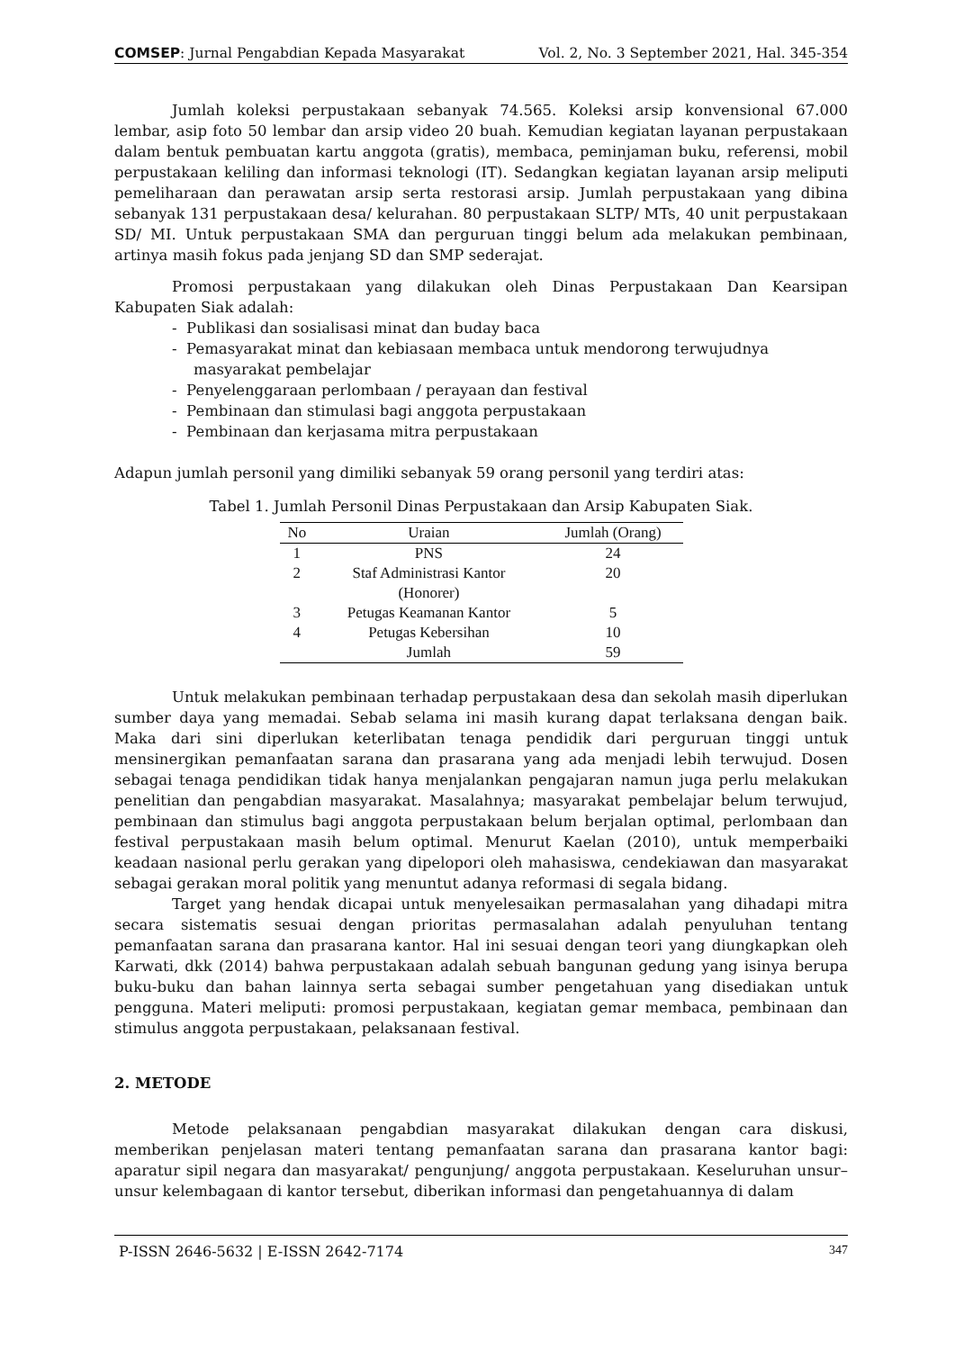COMSEP: Jurnal Pengabdian Kepada Masyarakat Vol. 2, No. 3 September 2021, Hal. 345-354
Jumlah koleksi perpustakaan sebanyak 74.565. Koleksi arsip konvensional 67.000 lembar, asip foto 50 lembar dan arsip video 20 buah. Kemudian kegiatan layanan perpustakaan dalam bentuk pembuatan kartu anggota (gratis), membaca, peminjaman buku, referensi, mobil perpustakaan keliling dan informasi teknologi (IT). Sedangkan kegiatan layanan arsip meliputi pemeliharaan dan perawatan arsip serta restorasi arsip. Jumlah perpustakaan yang dibina sebanyak 131 perpustakaan desa/ kelurahan. 80 perpustakaan SLTP/ MTs, 40 unit perpustakaan SD/ MI. Untuk perpustakaan SMA dan perguruan tinggi belum ada melakukan pembinaan, artinya masih fokus pada jenjang SD dan SMP sederajat.
Promosi perpustakaan yang dilakukan oleh Dinas Perpustakaan Dan Kearsipan Kabupaten Siak adalah:
- Publikasi dan sosialisasi minat dan buday baca
- Pemasyarakat minat dan kebiasaan membaca untuk mendorong terwujudnya masyarakat pembelajar
- Penyelenggaraan perlombaan / perayaan dan festival
- Pembinaan dan stimulasi bagi anggota perpustakaan
- Pembinaan dan kerjasama mitra perpustakaan
Adapun jumlah personil yang dimiliki sebanyak 59 orang personil yang terdiri atas:
Tabel 1. Jumlah Personil Dinas Perpustakaan dan Arsip Kabupaten Siak.
| No | Uraian | Jumlah (Orang) |
| --- | --- | --- |
| 1 | PNS | 24 |
| 2 | Staf Administrasi Kantor (Honorer) | 20 |
| 3 | Petugas Keamanan Kantor | 5 |
| 4 | Petugas Kebersihan | 10 |
| | Jumlah | 59 |
Untuk melakukan pembinaan terhadap perpustakaan desa dan sekolah masih diperlukan sumber daya yang memadai. Sebab selama ini masih kurang dapat terlaksana dengan baik. Maka dari sini diperlukan keterlibatan tenaga pendidik dari perguruan tinggi untuk mensinergikan pemanfaatan sarana dan prasarana yang ada menjadi lebih terwujud. Dosen sebagai tenaga pendidikan tidak hanya menjalankan pengajaran namun juga perlu melakukan penelitian dan pengabdian masyarakat. Masalahnya; masyarakat pembelajar belum terwujud, pembinaan dan stimulus bagi anggota perpustakaan belum berjalan optimal, perlombaan dan festival perpustakaan masih belum optimal. Menurut Kaelan (2010), untuk memperbaiki keadaan nasional perlu gerakan yang dipelopori oleh mahasiswa, cendekiawan dan masyarakat sebagai gerakan moral politik yang menuntut adanya reformasi di segala bidang.
Target yang hendak dicapai untuk menyelesaikan permasalahan yang dihadapi mitra secara sistematis sesuai dengan prioritas permasalahan adalah penyuluhan tentang pemanfaatan sarana dan prasarana kantor. Hal ini sesuai dengan teori yang diungkapkan oleh Karwati, dkk (2014) bahwa perpustakaan adalah sebuah bangunan gedung yang isinya berupa buku-buku dan bahan lainnya serta sebagai sumber pengetahuan yang disediakan untuk pengguna. Materi meliputi: promosi perpustakaan, kegiatan gemar membaca, pembinaan dan stimulus anggota perpustakaan, pelaksanaan festival.
2. METODE
Metode pelaksanaan pengabdian masyarakat dilakukan dengan cara diskusi, memberikan penjelasan materi tentang pemanfaatan sarana dan prasarana kantor bagi: aparatur sipil negara dan masyarakat/ pengunjung/ anggota perpustakaan. Keseluruhan unsur–unsur kelembagaan di kantor tersebut, diberikan informasi dan pengetahuannya di dalam
P-ISSN 2646-5632 | E-ISSN 2642-7174 347